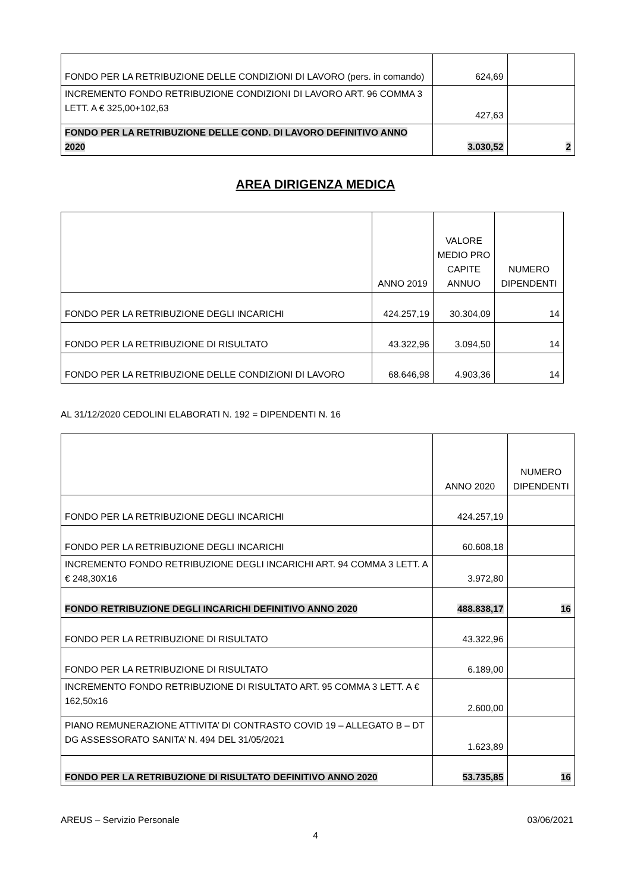| FONDO PER LA RETRIBUZIONE DELLE CONDIZIONI DI LAVORO (pers. in comando) | 624,69 | |
| INCREMENTO FONDO RETRIBUZIONE CONDIZIONI DI LAVORO ART. 96 COMMA 3 LETT. A € 325,00+102,63 | 427,63 | |
| FONDO PER LA RETRIBUZIONE DELLE COND. DI LAVORO DEFINITIVO ANNO 2020 | 3.030,52 | 2 |
AREA DIRIGENZA MEDICA
| | ANNO 2019 | VALORE MEDIO PRO CAPITE ANNUO | NUMERO DIPENDENTI |
| FONDO PER LA RETRIBUZIONE DEGLI INCARICHI | 424.257,19 | 30.304,09 | 14 |
| FONDO PER LA RETRIBUZIONE DI RISULTATO | 43.322,96 | 3.094,50 | 14 |
| FONDO PER LA RETRIBUZIONE DELLE CONDIZIONI DI LAVORO | 68.646,98 | 4.903,36 | 14 |
AL 31/12/2020 CEDOLINI ELABORATI N. 192 = DIPENDENTI N. 16
| | ANNO 2020 | NUMERO DIPENDENTI |
| FONDO PER LA RETRIBUZIONE DEGLI INCARICHI | 424.257,19 | |
| FONDO PER LA RETRIBUZIONE DEGLI INCARICHI | 60.608,18 | |
| INCREMENTO FONDO RETRIBUZIONE DEGLI INCARICHI ART. 94 COMMA 3 LETT. A € 248,30X16 | 3.972,80 | |
| FONDO RETRIBUZIONE DEGLI INCARICHI DEFINITIVO ANNO 2020 | 488.838,17 | 16 |
| FONDO PER LA RETRIBUZIONE DI RISULTATO | 43.322,96 | |
| FONDO PER LA RETRIBUZIONE DI RISULTATO | 6.189,00 | |
| INCREMENTO FONDO RETRIBUZIONE DI RISULTATO ART. 95 COMMA 3 LETT. A € 162,50x16 | 2.600,00 | |
| PIANO REMUNERAZIONE ATTIVITA’ DI CONTRASTO COVID 19 – ALLEGATO B – DT DG ASSESSORATO SANITA’ N. 494 DEL 31/05/2021 | 1.623,89 | |
| FONDO PER LA RETRIBUZIONE DI RISULTATO DEFINITIVO ANNO 2020 | 53.735,85 | 16 |
AREUS – Servizio Personale 03/06/2021
4